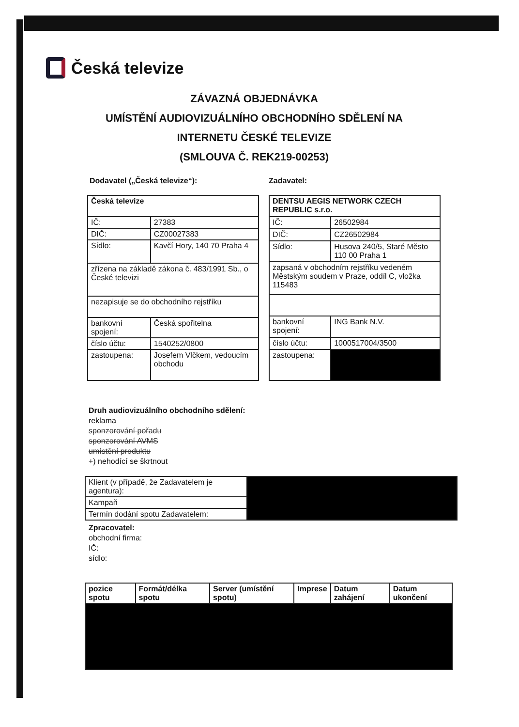Česká televize
ZÁVAZNÁ OBJEDNÁVKA
UMÍSTĚNÍ AUDIOVIZUÁLNÍHO OBCHODNÍHO SDĚLENÍ NA
INTERNETU ČESKÉ TELEVIZE
(SMLOUVA Č. REK219-00253)
Dodavatel („Česká televize“): Zadavatel:
| Česká televize | |
| IČ: | 27383 |
| DIČ: | CZ00027383 |
| Sídlo: | Kavčí Hory, 140 70 Praha 4 |
| zřízena na základě zákona č. 483/1991 Sb., o České televizi | |
| nezapisuje se do obchodního rejstříku | |
| bankovní spojení: | Česká spořitelna |
| číslo účtu: | 1540252/0800 |
| zastoupena: | Josefem Vlčkem, vedoucím obchodu |
| DENTSU AEGIS NETWORK CZECH REPUBLIC s.r.o. | |
| IČ: | 26502984 |
| DIČ: | CZ26502984 |
| Sídlo: | Husova 240/5, Staré Město 110 00 Praha 1 |
| zapsaná v obchodním rejstříku vedeném Městským soudem v Praze, oddíl C, vložka 115483 | |
| bankovní spojení: | ING Bank N.V. |
| číslo účtu: | 1000517004/3500 |
| zastoupena: | |
Druh audiovizuálního obchodního sdělení:
reklama
sponzorování pořadu
sponzorování AVMS
umístění produktu
+) nehodící se škrtnout
| Klient (v případě, že Zadavatelem je agentura): | |
| Kampaň | |
| Termín dodání spotu Zadavatelem: | |
Zpracovatel:
obchodní firma:
IČ:
sídlo:
| pozice spotu | Formát/délka spotu | Server (umístění spotu) | Imprese | Datum zahájení | Datum ukončení |
| --- | --- | --- | --- | --- | --- |